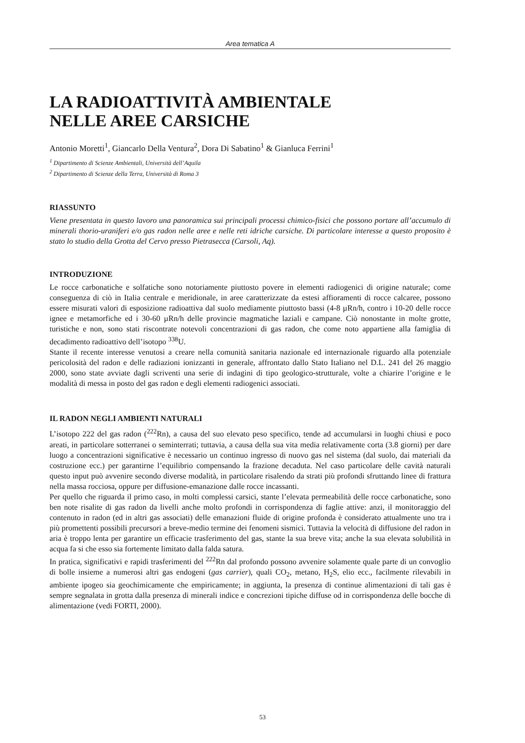Area tematica A
LA RADIOATTIVITÀ AMBIENTALE
NELLE AREE CARSICHE
Antonio Moretti<sup>1</sup>, Giancarlo Della Ventura<sup>2</sup>, Dora Di Sabatino<sup>1</sup> & Gianluca Ferrini<sup>1</sup>
<sup>1</sup> Dipartimento di Scienze Ambientali, Università dell’Aquila
<sup>2</sup> Dipartimento di Scienze della Terra, Università di Roma 3
RIASSUNTO
Viene presentata in questo lavoro una panoramica sui principali processi chimico-fisici che possono portare all’accumulo di minerali thorio-uraniferi e/o gas radon nelle aree e nelle reti idriche carsiche. Di particolare interesse a questo proposito è stato lo studio della Grotta del Cervo presso Pietrasecca (Carsoli, Aq).
INTRODUZIONE
Le rocce carbonatiche e solfatiche sono notoriamente piuttosto povere in elementi radiogenici di origine naturale; come conseguenza di ciò in Italia centrale e meridionale, in aree caratterizzate da estesi affioramenti di rocce calcaree, possono essere misurati valori di esposizione radioattiva dal suolo mediamente piuttosto bassi (4-8 µRn/h, contro i 10-20 delle rocce ignee e metamorfiche ed i 30-60 µRn/h delle provincie magmatiche laziali e campane. Ciò nonostante in molte grotte, turistiche e non, sono stati riscontrate notevoli concentrazioni di gas radon, che come noto appartiene alla famiglia di decadimento radioattivo dell’isotopo <sup>338</sup>U.
Stante il recente interesse venutosi a creare nella comunità sanitaria nazionale ed internazionale riguardo alla potenziale pericolosità del radon e delle radiazioni ionizzanti in generale, affrontato dallo Stato Italiano nel D.L. 241 del 26 maggio 2000, sono state avviate dagli scriventi una serie di indagini di tipo geologico-strutturale, volte a chiarire l’origine e le modalità di messa in posto del gas radon e degli elementi radiogenici associati.
IL RADON NEGLI AMBIENTI NATURALI
L’isotopo 222 del gas radon (<sup>222</sup>Rn), a causa del suo elevato peso specifico, tende ad accumularsi in luoghi chiusi e poco areati, in particolare sotterranei o seminterrati; tuttavia, a causa della sua vita media relativamente corta (3.8 giorni) per dare luogo a concentrazioni significative è necessario un continuo ingresso di nuovo gas nel sistema (dal suolo, dai materiali da costruzione ecc.) per garantirne l’equilibrio compensando la frazione decaduta. Nel caso particolare delle cavità naturali questo input può avvenire secondo diverse modalità, in particolare risalendo da strati più profondi sfruttando linee di frattura nella massa rocciosa, oppure per diffusione-emanazione dalle rocce incassanti.
Per quello che riguarda il primo caso, in molti complessi carsici, stante l’elevata permeabilità delle rocce carbonatiche, sono ben note risalite di gas radon da livelli anche molto profondi in corrispondenza di faglie attive: anzi, il monitoraggio del contenuto in radon (ed in altri gas associati) delle emanazioni fluide di origine profonda è considerato attualmente uno tra i più promettenti possibili precursori a breve-medio termine dei fenomeni sismici. Tuttavia la velocità di diffusione del radon in aria è troppo lenta per garantire un efficacie trasferimento del gas, stante la sua breve vita; anche la sua elevata solubilità in acqua fa si che esso sia fortemente limitato dalla falda satura.
In pratica, significativi e rapidi trasferimenti del <sup>222</sup>Rn dal profondo possono avvenire solamente quale parte di un convoglio di bolle insieme a numerosi altri gas endogeni (gas carrier), quali CO<sub>2</sub>, metano, H<sub>2</sub>S, elio ecc., facilmente rilevabili in ambiente ipogeo sia geochimicamente che empiricamente; in aggiunta, la presenza di continue alimentazioni di tali gas è sempre segnalata in grotta dalla presenza di minerali indice e concrezioni tipiche diffuse od in corrispondenza delle bocche di alimentazione (vedi FORTI, 2000).
53